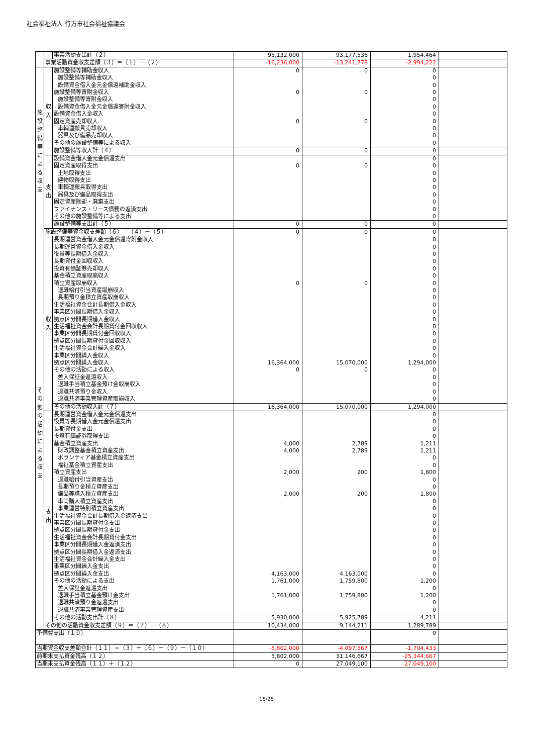社会福祉法人 行方市社会福祉協議会
| | | 事業活動支出計（２） | 95,132,000 | 93,177,536 | 1,954,464 | |
| | 事業活動資金収支差額（３）＝（１）－（２） | | -16,236,000 | -13,241,778 | -2,994,222 | |
| 施設整備等による収支 | 収入 | 施設整備等補助金収入 | 0 | 0 | 0 | |
| | | 施設整備等補助金収入 | | | 0 | |
| | | 設備資金借入金元金償還補助金収入 | | | 0 | |
| | | 施設整備等寄附金収入 | 0 | 0 | 0 | |
| | | 施設整備等寄附金収入 | | | 0 | |
| | | 設備資金借入金元金償還寄附金収入 | | | 0 | |
| | | 設備資金借入金収入 | | | 0 | |
| | | 固定資産売却収入 | 0 | 0 | 0 | |
| | | 車輌運搬具売却収入 | | | 0 | |
| | | 器具及び備品売却収入 | | | 0 | |
| | | その他の施設整備等による収入 | | | 0 | |
| | | 施設整備等収入計（４） | 0 | 0 | 0 | |
| | 支出 | 設備資金借入金元金償還支出 | | | 0 | |
| | | 固定資産取得支出 | 0 | 0 | 0 | |
| | | 土地取得支出 | | | 0 | |
| | | 建物取得支出 | | | 0 | |
| | | 車輌運搬具取得支出 | | | 0 | |
| | | 器具及び備品取得支出 | | | 0 | |
| | | 固定資産除却・廃棄支出 | | | 0 | |
| | | ファイナンス・リース債務の返済支出 | | | 0 | |
| | | その他の施設整備等による支出 | | | 0 | |
| | | 施設整備等支出計（５） | 0 | 0 | 0 | |
| | 施設整備等資金収支差額（６）＝（４）－（５） | | 0 | 0 | 0 | |
| その他の活動による収支 | 収入 | 長期運営資金借入金元金償還寄附金収入 | | | 0 | |
| | | 長期運営資金借入金収入 | | | 0 | |
| | | 役員等長期借入金収入 | | | 0 | |
| | | 長期貸付金回収収入 | | | 0 | |
| | | 投資有価証券売却収入 | | | 0 | |
| | | 基金積立資産取崩収入 | | | 0 | |
| | | 積立資産取崩収入 | 0 | 0 | 0 | |
| | | 退職給付引当資産取崩収入 | | | 0 | |
| | | 長期預り金積立資産取崩収入 | | | 0 | |
| | | 生活福祉資金会計長期借入金収入 | | | 0 | |
| | | 事業区分間長期借入金収入 | | | 0 | |
| | | 拠点区分間長期借入金収入 | | | 0 | |
| | | 生活福祉資金会計長期貸付金回収収入 | | | 0 | |
| | | 事業区分間長期貸付金回収収入 | | | 0 | |
| | | 拠点区分間長期貸付金回収収入 | | | 0 | |
| | | 生活福祉資金会計繰入金収入 | | | 0 | |
| | | 事業区分間繰入金収入 | | | 0 | |
| | | 拠点区分間繰入金収入 | 16,364,000 | 15,070,000 | 1,294,000 | |
| | | その他の活動による収入 | 0 | 0 | 0 | |
| | | 差入保証金返還収入 | | | 0 | |
| | | 退職手当積立基金預け金取崩収入 | | | 0 | |
| | | 退職共済預り金収入 | | | 0 | |
| | | 退職共済事業管理資産取崩収入 | | | 0 | |
| | | その他の活動収入計（７） | 16,364,000 | 15,070,000 | 1,294,000 | |
| | 支出 | 長期運営資金借入金元金償還支出 | | | 0 | |
| | | 役員等長期借入金元金償還支出 | | | 0 | |
| | | 長期貸付金支出 | | | 0 | |
| | | 投資有価証券取得支出 | | | 0 | |
| | | 基金積立資産支出 | 4,000 | 2,789 | 1,211 | |
| | | 財政調整基金積立資産支出 | 4,000 | 2,789 | 1,211 | |
| | | ボランティア基金積立資産支出 | | | 0 | |
| | | 福祉基金積立資産支出 | | | 0 | |
| | | 積立資産支出 | 2,000 | 200 | 1,800 | |
| | | 退職給付引当資産支出 | | | 0 | |
| | | 長期預り金積立資産支出 | | | 0 | |
| | | 備品等購入積立資産支出 | 2,000 | 200 | 1,800 | |
| | | 車両購入積立資産支出 | | | 0 | |
| | | 事業運営特別積立資産支出 | | | 0 | |
| | | 生活福祉資金会計長期借入金返済支出 | | | 0 | |
| | | 事業区分間長期貸付金支出 | | | 0 | |
| | | 拠点区分間長期貸付金支出 | | | 0 | |
| | | 生活福祉資金会計長期貸付金支出 | | | 0 | |
| | | 事業区分間長期借入金返済支出 | | | 0 | |
| | | 拠点区分間長期借入金返済支出 | | | 0 | |
| | | 生活福祉資金会計繰入金支出 | | | 0 | |
| | | 事業区分間繰入金支出 | | | 0 | |
| | | 拠点区分間繰入金支出 | 4,163,000 | 4,163,000 | 0 | |
| | | その他の活動による支出 | 1,761,000 | 1,759,800 | 1,200 | |
| | | 差入保証金返還支出 | | | 0 | |
| | | 退職手当積立基金預け金支出 | 1,761,000 | 1,759,800 | 1,200 | |
| | | 退職共済預り金返還支出 | | | 0 | |
| | | 退職共済事業管理資産支出 | | | 0 | |
| | | その他の活動支出計（８） | 5,930,000 | 5,925,789 | 4,211 | |
| | その他の活動資金収支差額（９）＝（７）－（８） | | 10,434,000 | 9,144,211 | 1,289,789 | |
| 予備費支出（１０） | | | | | 0 | |
| 当期資金収支差額合計（１１）＝（３）＋（６）＋（９）－（１０） | | | -5,802,000 | -4,097,567 | -1,704,433 | |
| 前期末支払資金残高（１２） | | | 5,802,000 | 31,146,667 | -25,344,667 | |
| 当期末支払資金残高（１１）＋（１２） | | | 0 | 27,049,100 | -27,049,100 | |
15/25